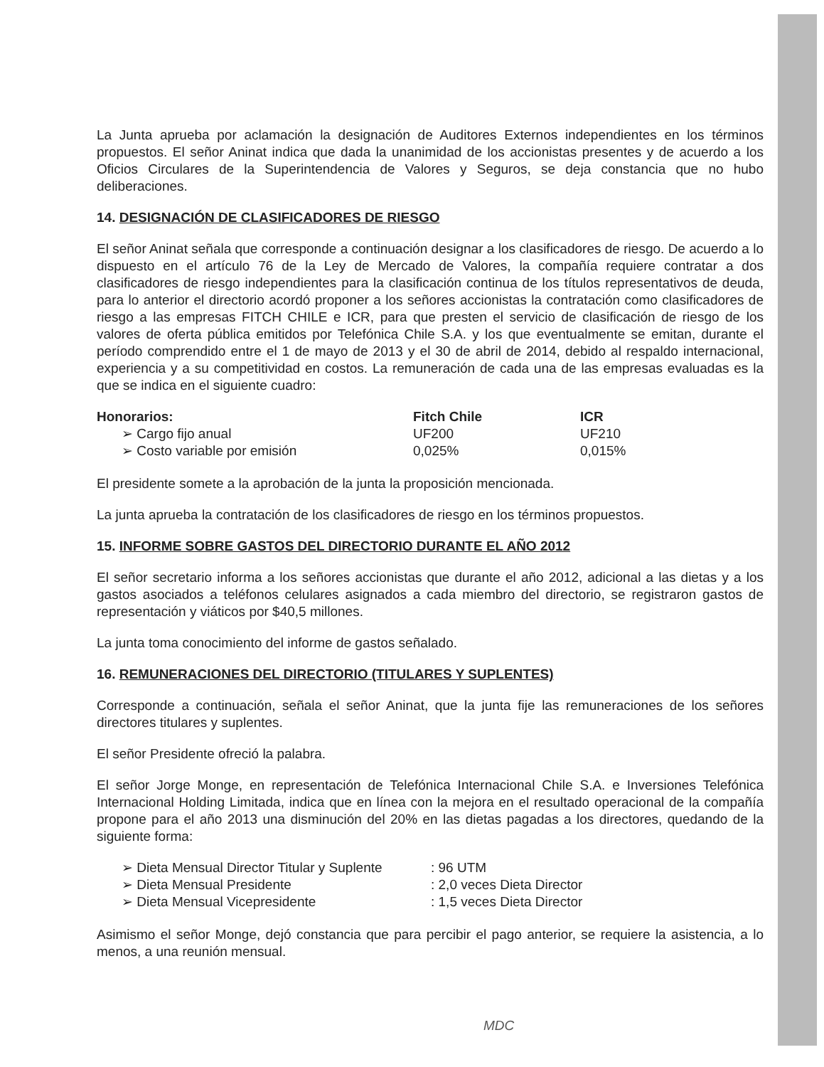La Junta aprueba por aclamación la designación de Auditores Externos independientes en los términos propuestos. El señor Aninat indica que dada la unanimidad de los accionistas presentes y de acuerdo a los Oficios Circulares de la Superintendencia de Valores y Seguros, se deja constancia que no hubo deliberaciones.
14. DESIGNACIÓN DE CLASIFICADORES DE RIESGO
El señor Aninat señala que corresponde a continuación designar a los clasificadores de riesgo. De acuerdo a lo dispuesto en el artículo 76 de la Ley de Mercado de Valores, la compañía requiere contratar a dos clasificadores de riesgo independientes para la clasificación continua de los títulos representativos de deuda, para lo anterior el directorio acordó proponer a los señores accionistas la contratación como clasificadores de riesgo a las empresas FITCH CHILE e ICR, para que presten el servicio de clasificación de riesgo de los valores de oferta pública emitidos por Telefónica Chile S.A. y los que eventualmente se emitan, durante el período comprendido entre el 1 de mayo de 2013 y el 30 de abril de 2014, debido al respaldo internacional, experiencia y a su competitividad en costos. La remuneración de cada una de las empresas evaluadas es la que se indica en el siguiente cuadro:
| Honorarios: | Fitch Chile | ICR |
| --- | --- | --- |
| ➢ Cargo fijo anual | UF200 | UF210 |
| ➢ Costo variable por emisión | 0,025% | 0,015% |
El presidente somete a la aprobación de la junta la proposición mencionada.
La junta aprueba la contratación de los clasificadores de riesgo en los términos propuestos.
15. INFORME SOBRE GASTOS DEL DIRECTORIO DURANTE EL AÑO 2012
El señor secretario informa a los señores accionistas que durante el año 2012, adicional a las dietas y a los gastos asociados a teléfonos celulares asignados a cada miembro del directorio, se registraron gastos de representación y viáticos por $40,5 millones.
La junta toma conocimiento del informe de gastos señalado.
16. REMUNERACIONES DEL DIRECTORIO (TITULARES Y SUPLENTES)
Corresponde a continuación, señala el señor Aninat, que la junta fije las remuneraciones de los señores directores titulares y suplentes.
El señor Presidente ofreció la palabra.
El señor Jorge Monge, en representación de Telefónica Internacional Chile S.A. e Inversiones Telefónica Internacional Holding Limitada, indica que en línea con la mejora en el resultado operacional de la compañía propone para el año 2013 una disminución del 20% en las dietas pagadas a los directores, quedando de la siguiente forma:
| ➢ Dieta Mensual Director Titular y Suplente | : 96 UTM |
| ➢ Dieta Mensual Presidente | : 2,0 veces Dieta Director |
| ➢ Dieta Mensual Vicepresidente | : 1,5 veces Dieta Director |
Asimismo el señor Monge, dejó constancia que para percibir el pago anterior, se requiere la asistencia, a lo menos, a una reunión mensual.
MDC